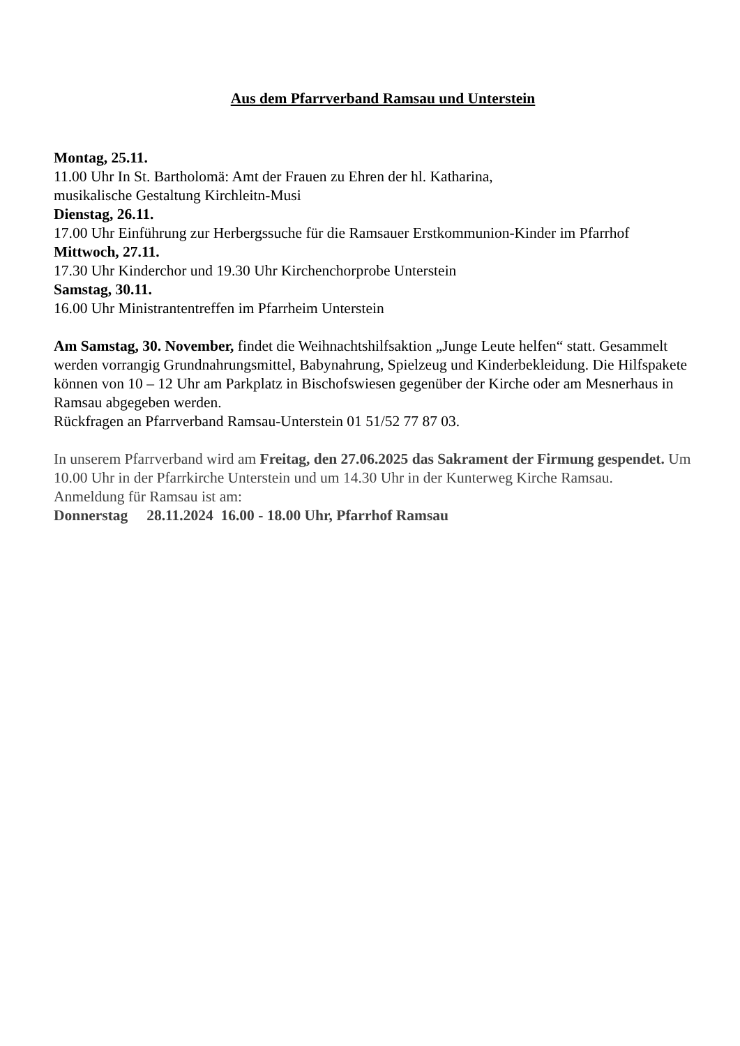Aus dem Pfarrverband Ramsau und Unterstein
Montag, 25.11.
11.00 Uhr In St. Bartholomä: Amt der Frauen zu Ehren der hl. Katharina,
musikalische Gestaltung Kirchleitn-Musi
Dienstag, 26.11.
17.00 Uhr Einführung zur Herbergssuche für die Ramsauer Erstkommunion-Kinder im Pfarrhof
Mittwoch, 27.11.
17.30 Uhr Kinderchor und 19.30 Uhr Kirchenchorprobe Unterstein
Samstag, 30.11.
16.00 Uhr Ministrantentreffen im Pfarrheim Unterstein
Am Samstag, 30. November, findet die Weihnachtshilfsaktion „Junge Leute helfen“ statt. Gesammelt werden vorrangig Grundnahrungsmittel, Babynahrung, Spielzeug und Kinderbekleidung. Die Hilfspakete können von 10 – 12 Uhr am Parkplatz in Bischofswiesen gegenüber der Kirche oder am Mesnerhaus in Ramsau abgegeben werden.
Rückfragen an Pfarrverband Ramsau-Unterstein 01 51/52 77 87 03.
In unserem Pfarrverband wird am Freitag, den 27.06.2025 das Sakrament der Firmung gespendet. Um 10.00 Uhr in der Pfarrkirche Unterstein und um 14.30 Uhr in der Kunterweg Kirche Ramsau.
Anmeldung für Ramsau ist am:
Donnerstag 28.11.2024 16.00 - 18.00 Uhr, Pfarrhof Ramsau